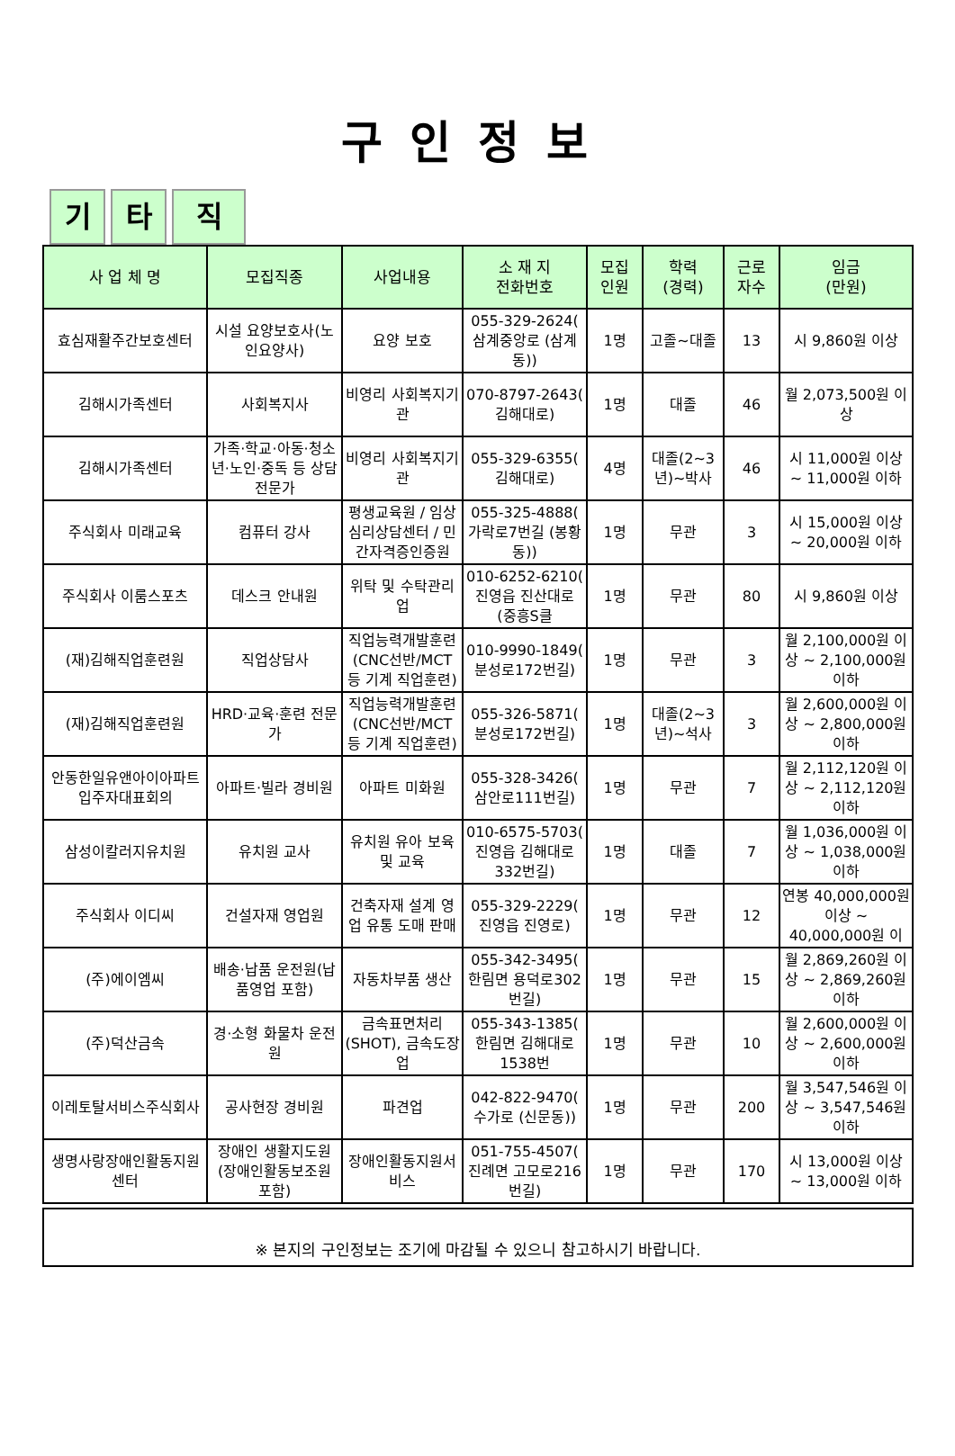구인정보
기 타 직
| 사 업 체 명 | 모집직종 | 사업내용 | 소 재 지 전화번호 | 모집 인원 | 학력 (경력) | 근로 자수 | 임금 (만원) |
| --- | --- | --- | --- | --- | --- | --- | --- |
| 효심재활주간보호센터 | 시설 요양보호사(노인요양사) | 요양 보호 | 055-329-2624( 삼계중앙로 (삼계동)) | 1명 | 고졸~대졸 | 13 | 시 9,860원 이상 |
| 김해시가족센터 | 사회복지사 | 비영리 사회복지기관 | 070-8797-2643( 김해대로) | 1명 | 대졸 | 46 | 월 2,073,500원 이상 |
| 김해시가족센터 | 가족·학교·아동·청소년·노인·중독 등 상담 전문가 | 비영리 사회복지기관 | 055-329-6355( 김해대로) | 4명 | 대졸(2~3년)~박사 | 46 | 시 11,000원 이상 ~ 11,000원 이하 |
| 주식회사 미래교육 | 컴퓨터 강사 | 평생교육원 / 임상심리상담센터 / 민간자격증인증원 | 055-325-4888( 가락로7번길 (봉황동)) | 1명 | 무관 | 3 | 시 15,000원 이상 ~ 20,000원 이하 |
| 주식회사 이룸스포츠 | 데스크 안내원 | 위탁 및 수탁관리업 | 010-6252-6210( 진영읍 진산대로 (중흥S클 | 1명 | 무관 | 80 | 시 9,860원 이상 |
| (재)김해직업훈련원 | 직업상담사 | 직업능력개발훈련(CNC선반/MCT 등 기계 직업훈련) | 010-9990-1849( 분성로172번길) | 1명 | 무관 | 3 | 월 2,100,000원 이상 ~ 2,100,000원 이하 |
| (재)김해직업훈련원 | HRD·교육·훈련 전문가 | 직업능력개발훈련(CNC선반/MCT 등 기계 직업훈련) | 055-326-5871( 분성로172번길) | 1명 | 대졸(2~3년)~석사 | 3 | 월 2,600,000원 이상 ~ 2,800,000원 이하 |
| 안동한일유앤아이아파트입주자대표회의 | 아파트·빌라 경비원 | 아파트 미화원 | 055-328-3426( 삼안로111번길) | 1명 | 무관 | 7 | 월 2,112,120원 이상 ~ 2,112,120원 이하 |
| 삼성이칼러지유치원 | 유치원 교사 | 유치원 유아 보육 및 교육 | 010-6575-5703( 진영읍 김해대로332번길) | 1명 | 대졸 | 7 | 월 1,036,000원 이상 ~ 1,038,000원 이하 |
| 주식회사 이디씨 | 건설자재 영업원 | 건축자재 설계 영업 유통 도매 판매 | 055-329-2229( 진영읍 진영로) | 1명 | 무관 | 12 | 연봉 40,000,000원 이상 ~ 40,000,000원 이 |
| (주)에이엠씨 | 배송·납품 운전원(납품영업 포함) | 자동차부품 생산 | 055-342-3495( 한림면 용덕로302번길) | 1명 | 무관 | 15 | 월 2,869,260원 이상 ~ 2,869,260원 이하 |
| (주)덕산금속 | 경·소형 화물차 운전원 | 금속표면처리(SHOT), 금속도장업 | 055-343-1385( 한림면 김해대로1538번 | 1명 | 무관 | 10 | 월 2,600,000원 이상 ~ 2,600,000원 이하 |
| 이레토탈서비스주식회사 | 공사현장 경비원 | 파견업 | 042-822-9470( 수가로 (신문동)) | 1명 | 무관 | 200 | 월 3,547,546원 이상 ~ 3,547,546원 이하 |
| 생명사랑장애인활동지원센터 | 장애인 생활지도원(장애인활동보조원 포함) | 장애인활동지원서비스 | 051-755-4507( 진례면 고모로216번길) | 1명 | 무관 | 170 | 시 13,000원 이상 ~ 13,000원 이하 |
※ 본지의 구인정보는 조기에 마감될 수 있으니 참고하시기 바랍니다.